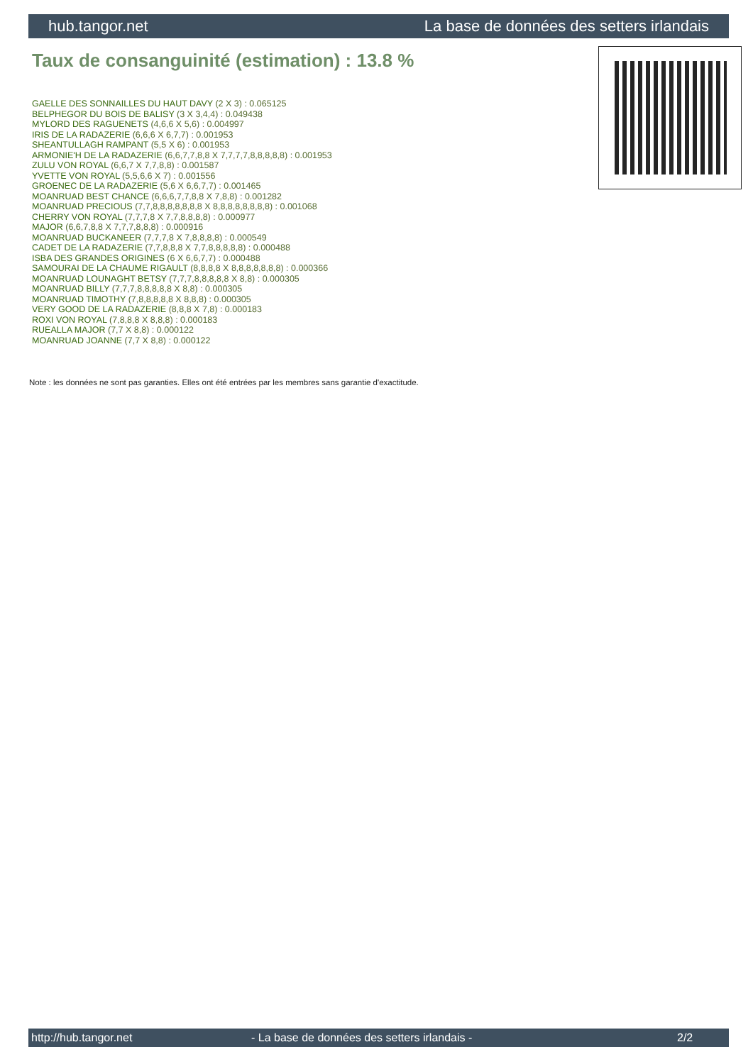hub.tangor.net La base de données des setters irlandais
Taux de consanguinité (estimation) : 13.8 %
GAELLE DES SONNAILLES DU HAUT DAVY (2 X 3) : 0.065125
BELPHEGOR DU BOIS DE BALISY (3 X 3,4,4) : 0.049438
MYLORD DES RAGUENETS (4,6,6 X 5,6) : 0.004997
IRIS DE LA RADAZERIE (6,6,6 X 6,7,7) : 0.001953
SHEANTULLAGH RAMPANT (5,5 X 6) : 0.001953
ARMONIE'H DE LA RADAZERIE (6,6,7,7,8,8 X 7,7,7,7,8,8,8,8,8) : 0.001953
ZULU VON ROYAL (6,6,7 X 7,7,8,8) : 0.001587
YVETTE VON ROYAL (5,5,6,6 X 7) : 0.001556
GROENEC DE LA RADAZERIE (5,6 X 6,6,7,7) : 0.001465
MOANRUAD BEST CHANCE (6,6,6,7,7,8,8 X 7,8,8) : 0.001282
MOANRUAD PRECIOUS (7,7,8,8,8,8,8,8,8 X 8,8,8,8,8,8,8,8) : 0.001068
CHERRY VON ROYAL (7,7,7,8 X 7,7,8,8,8,8) : 0.000977
MAJOR (6,6,7,8,8 X 7,7,7,8,8,8) : 0.000916
MOANRUAD BUCKANEER (7,7,7,8 X 7,8,8,8,8) : 0.000549
CADET DE LA RADAZERIE (7,7,8,8,8 X 7,7,8,8,8,8,8) : 0.000488
ISBA DES GRANDES ORIGINES (6 X 6,6,7,7) : 0.000488
SAMOURAI DE LA CHAUME RIGAULT (8,8,8,8 X 8,8,8,8,8,8,8) : 0.000366
MOANRUAD LOUNAGHT BETSY (7,7,7,8,8,8,8,8 X 8,8) : 0.000305
MOANRUAD BILLY (7,7,7,8,8,8,8,8 X 8,8) : 0.000305
MOANRUAD TIMOTHY (7,8,8,8,8,8 X 8,8,8) : 0.000305
VERY GOOD DE LA RADAZERIE (8,8,8 X 7,8) : 0.000183
ROXI VON ROYAL (7,8,8,8 X 8,8,8) : 0.000183
RUEALLA MAJOR (7,7 X 8,8) : 0.000122
MOANRUAD JOANNE (7,7 X 8,8) : 0.000122
Note : les données ne sont pas garanties. Elles ont été entrées par les membres sans garantie d'exactitude.
http://hub.tangor.net - La base de données des setters irlandais - 2/2